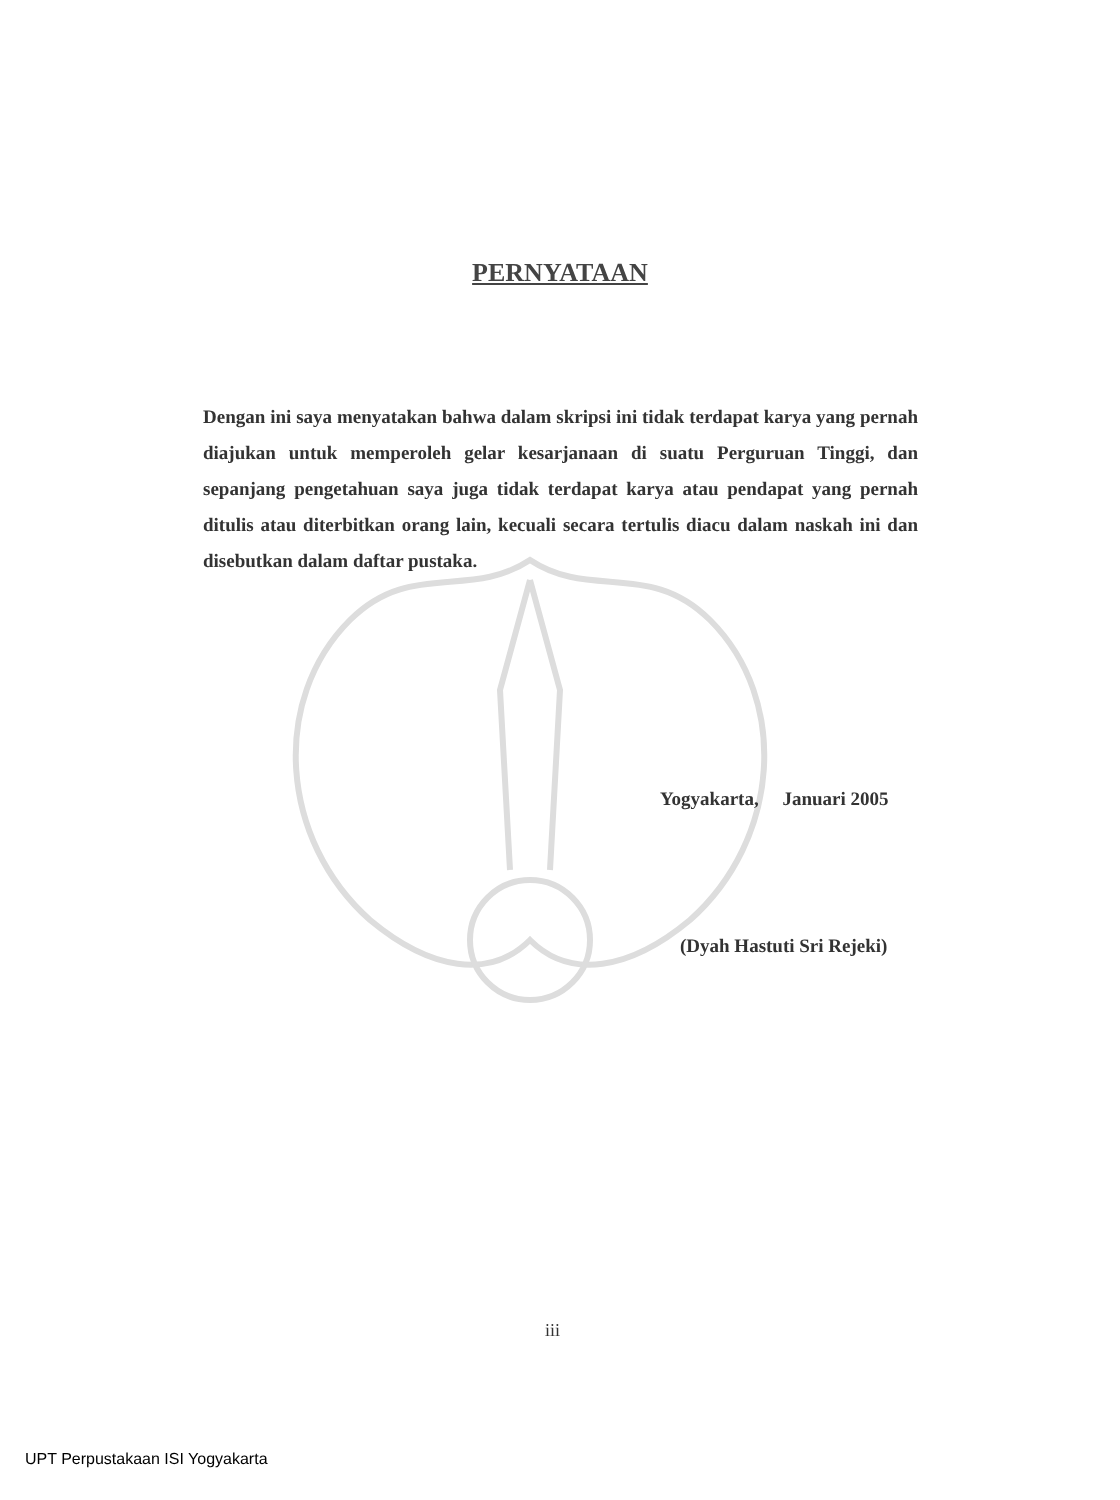PERNYATAAN
Dengan ini saya menyatakan bahwa dalam skripsi ini tidak terdapat karya yang pernah diajukan untuk memperoleh gelar kesarjanaan di suatu Perguruan Tinggi, dan sepanjang pengetahuan saya juga tidak terdapat karya atau pendapat yang pernah ditulis atau diterbitkan orang lain, kecuali secara tertulis diacu dalam naskah ini dan disebutkan dalam daftar pustaka.
Yogyakarta, Januari 2005
(Dyah Hastuti Sri Rejeki)
iii
UPT Perpustakaan ISI Yogyakarta